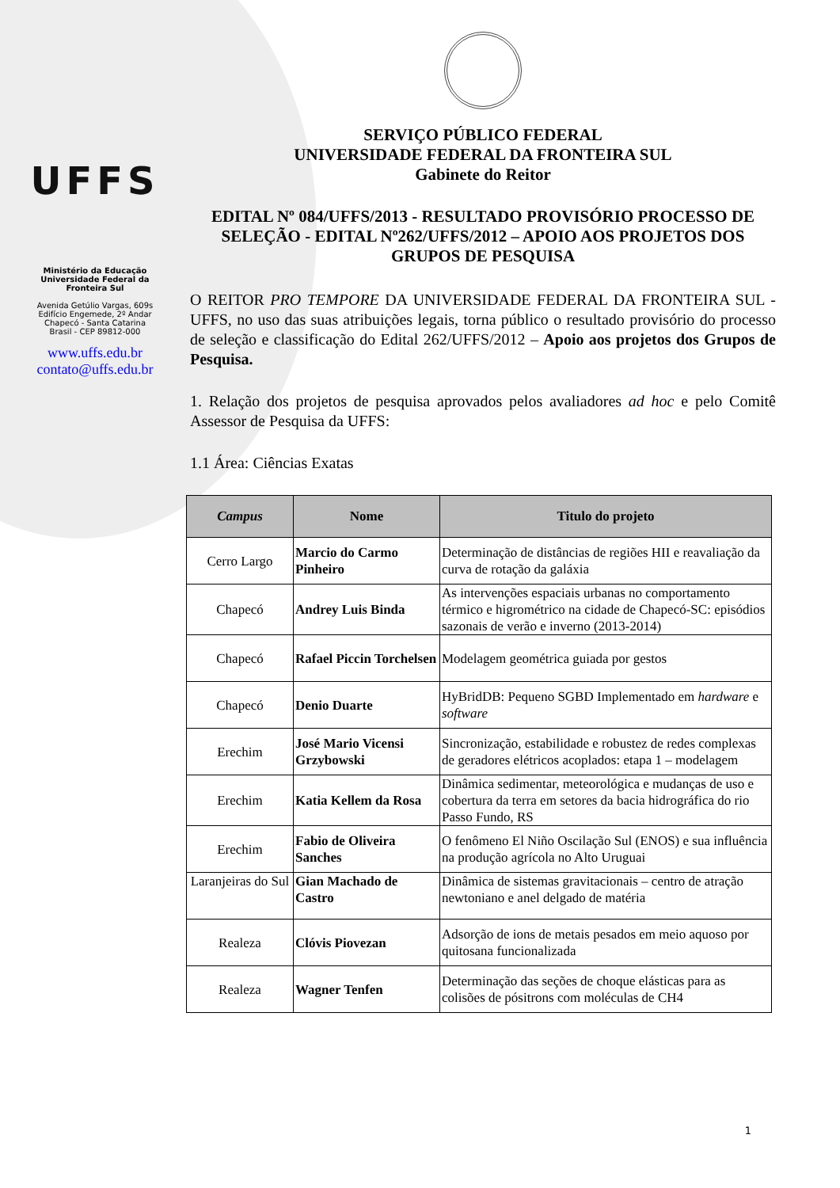UFFS
Ministério da Educação
Universidade Federal da
Fronteira Sul
Avenida Getúlio Vargas, 609s
Edifício Engemede, 2º Andar
Chapecó - Santa Catarina
Brasil - CEP 89812-000
www.uffs.edu.br
contato@uffs.edu.br
SERVIÇO PÚBLICO FEDERAL
UNIVERSIDADE FEDERAL DA FRONTEIRA SUL
Gabinete do Reitor
EDITAL Nº 084/UFFS/2013 - RESULTADO PROVISÓRIO PROCESSO DE SELEÇÃO - EDITAL Nº262/UFFS/2012 – APOIO AOS PROJETOS DOS GRUPOS DE PESQUISA
O REITOR PRO TEMPORE DA UNIVERSIDADE FEDERAL DA FRONTEIRA SUL - UFFS, no uso das suas atribuições legais, torna público o resultado provisório do processo de seleção e classificação do Edital 262/UFFS/2012 – Apoio aos projetos dos Grupos de Pesquisa.
1. Relação dos projetos de pesquisa aprovados pelos avaliadores ad hoc e pelo Comitê Assessor de Pesquisa da UFFS:
1.1 Área: Ciências Exatas
| Campus | Nome | Titulo do projeto |
| --- | --- | --- |
| Cerro Largo | Marcio do Carmo Pinheiro | Determinação de distâncias de regiões HII e reavaliação da curva de rotação da galáxia |
| Chapecó | Andrey Luis Binda | As intervenções espaciais urbanas no comportamento térmico e higrométrico na cidade de Chapecó-SC: episódios sazonais de verão e inverno (2013-2014) |
| Chapecó | Rafael Piccin Torchelsen | Modelagem geométrica guiada por gestos |
| Chapecó | Denio Duarte | HyBridDB: Pequeno SGBD Implementado em hardware e software |
| Erechim | José Mario Vicensi Grzybowski | Sincronização, estabilidade e robustez de redes complexas de geradores elétricos acoplados: etapa 1 – modelagem |
| Erechim | Katia Kellem da Rosa | Dinâmica sedimentar, meteorológica e mudanças de uso e cobertura da terra em setores da bacia hidrográfica do rio Passo Fundo, RS |
| Erechim | Fabio de Oliveira Sanches | O fenômeno El Niño Oscilação Sul (ENOS) e sua influência na produção agrícola no Alto Uruguai |
| Laranjeiras do Sul | Gian Machado de Castro | Dinâmica de sistemas gravitacionais – centro de atração newtoniano e anel delgado de matéria |
| Realeza | Clóvis Piovezan | Adsorção de ions de metais pesados em meio aquoso por quitosana funcionalizada |
| Realeza | Wagner Tenfen | Determinação das seções de choque elásticas para as colisões de pósitrons com moléculas de CH4 |
1